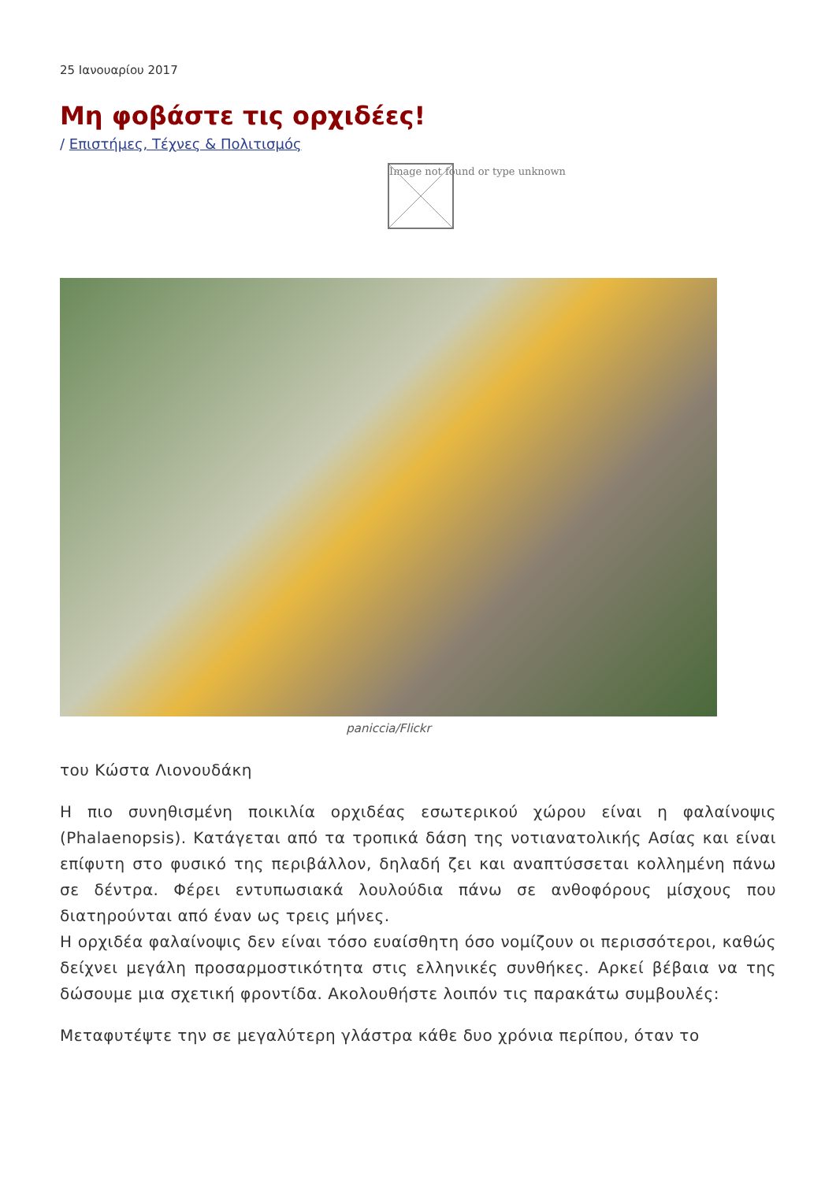25 Ιανουαρίου 2017
Μη φοβάστε τις ορχιδέες!
/ Επιστήμες, Τέχνες & Πολιτισμός
Image not found or type unknown
paniccia/Flickr
του Κώστα Λιονουδάκη
Η πιο συνηθισμένη ποικιλία ορχιδέας εσωτερικού χώρου είναι η φαλαίνοψις (Phalaenopsis). Κατάγεται από τα τροπικά δάση της νοτιανατολικής Ασίας και είναι επίφυτη στο φυσικό της περιβάλλον, δηλαδή ζει και αναπτύσσεται κολλημένη πάνω σε δέντρα. Φέρει εντυπωσιακά λουλούδια πάνω σε ανθοφόρους μίσχους που διατηρούνται από έναν ως τρεις μήνες.
Η ορχιδέα φαλαίνοψις δεν είναι τόσο ευαίσθητη όσο νομίζουν οι περισσότεροι, καθώς δείχνει μεγάλη προσαρμοστικότητα στις ελληνικές συνθήκες. Αρκεί βέβαια να της δώσουμε μια σχετική φροντίδα. Ακολουθήστε λοιπόν τις παρακάτω συμβουλές:
Μεταφυτέψτε την σε μεγαλύτερη γλάστρα κάθε δυο χρόνια περίπου, όταν το